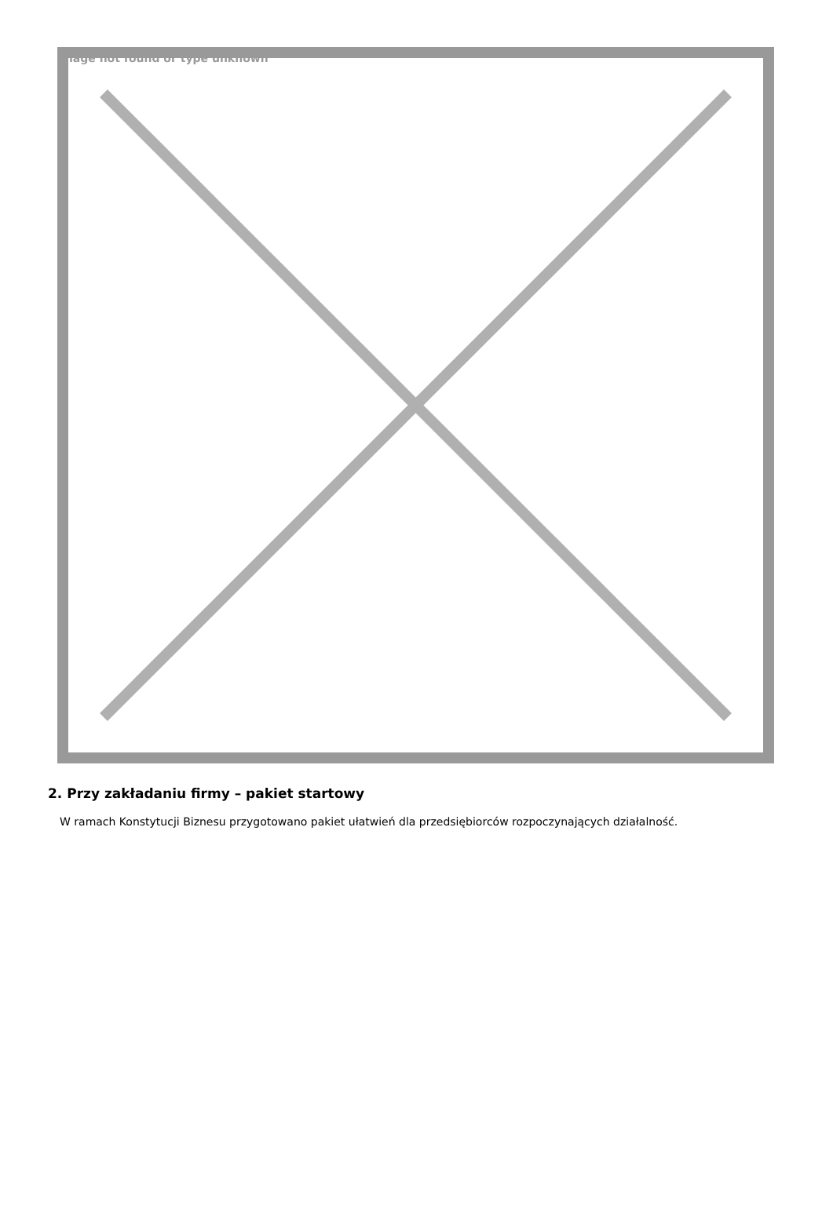Image not found or type unknown
2. Przy zakładaniu firmy – pakiet startowy
W ramach Konstytucji Biznesu przygotowano pakiet ułatwień dla przedsiębiorców rozpoczynających działalność.